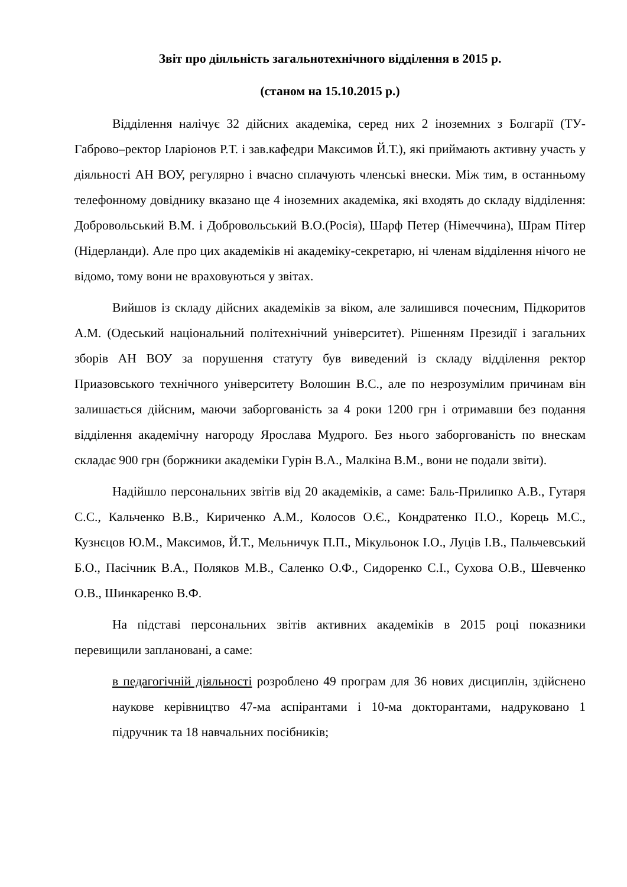Звіт про діяльність загальнотехнічного відділення в 2015 р.
(станом на 15.10.2015 р.)
Відділення налічує 32 дійсних академіка, серед них 2 іноземних з Болгарії (ТУ-Габрово–ректор Іларіонов Р.Т. і зав.кафедри Максимов Й.Т.), які приймають активну участь у діяльності АН ВОУ, регулярно і вчасно сплачують членські внески. Між тим, в останньому телефонному довіднику вказано ще 4 іноземних академіка, які входять до складу відділення: Добровольський В.М. і Добровольський В.О.(Росія), Шарф Петер (Німеччина), Шрам Пітер (Нідерланди). Але про цих академіків ні академіку-секретарю, ні членам відділення нічого не відомо, тому вони не враховуються у звітах.
Вийшов із складу дійсних академіків за віком, але залишився почесним, Підкоритов А.М. (Одеський національний політехнічний університет). Рішенням Президії і загальних зборів АН ВОУ за порушення статуту був виведений із складу відділення ректор Приазовського технічного університету Волошин В.С., але по незрозумілим причинам він залишається дійсним, маючи заборгованість за 4 роки 1200 грн і отримавши без подання відділення академічну нагороду Ярослава Мудрого. Без нього заборгованість по внескам складає 900 грн (боржники академіки Гурін В.А., Малкіна В.М., вони не подали звіти).
Надійшло персональних звітів від 20 академіків, а саме: Баль-Прилипко А.В., Гутаря С.С., Кальченко В.В., Кириченко А.М., Колосов О.Є., Кондратенко П.О., Корець М.С., Кузнєцов Ю.М., Максимов, Й.Т., Мельничук П.П., Мікульонок І.О., Луців І.В., Пальчевський Б.О., Пасічник В.А., Поляков М.В., Саленко О.Ф., Сидоренко С.І., Сухова О.В., Шевченко О.В., Шинкаренко В.Ф.
На підставі персональних звітів активних академіків в 2015 році показники перевищили заплановані, а саме:
в педагогічній діяльності розроблено 49 програм для 36 нових дисциплін, здійснено наукове керівництво 47-ма аспірантами і 10-ма докторантами, надруковано 1 підручник та 18 навчальних посібників;